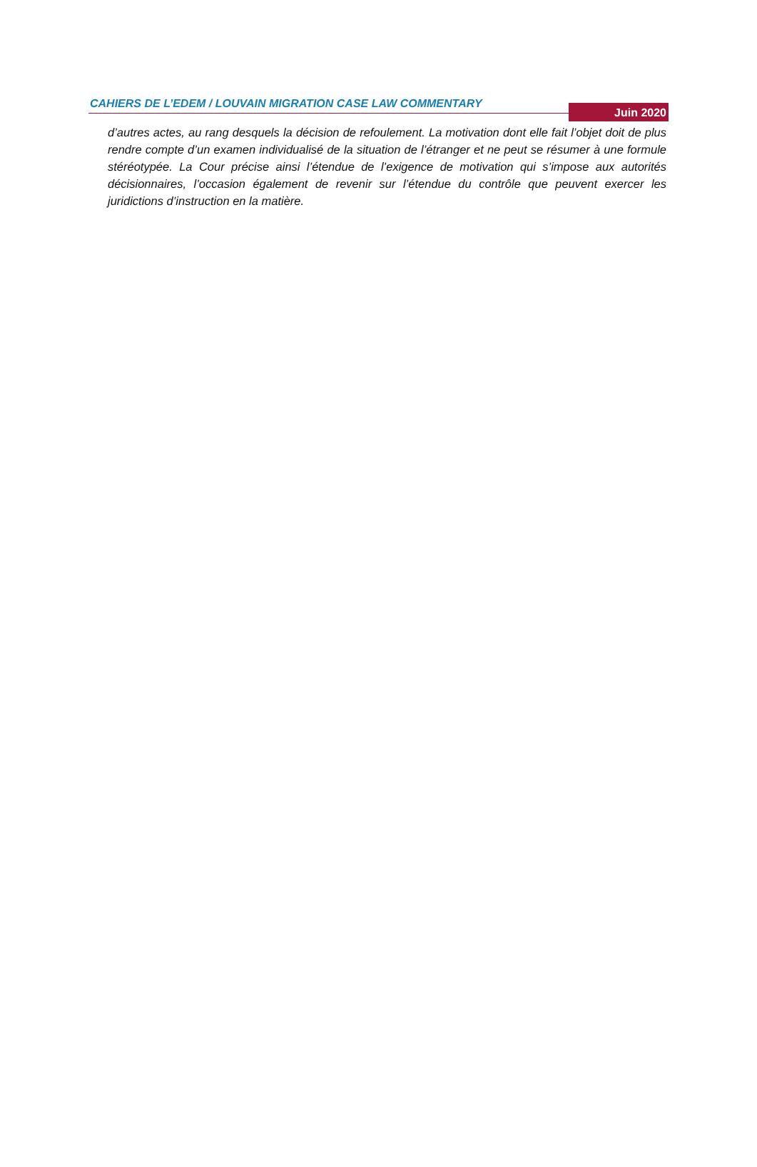CAHIERS DE L’EDEM / LOUVAIN MIGRATION CASE LAW COMMENTARY Juin 2020
d’autres actes, au rang desquels la décision de refoulement. La motivation dont elle fait l’objet doit de plus rendre compte d’un examen individualisé de la situation de l’étranger et ne peut se résumer à une formule stéréotypée. La Cour précise ainsi l’étendue de l’exigence de motivation qui s’impose aux autorités décisionnaires, l’occasion également de revenir sur l’étendue du contrôle que peuvent exercer les juridictions d’instruction en la matière.